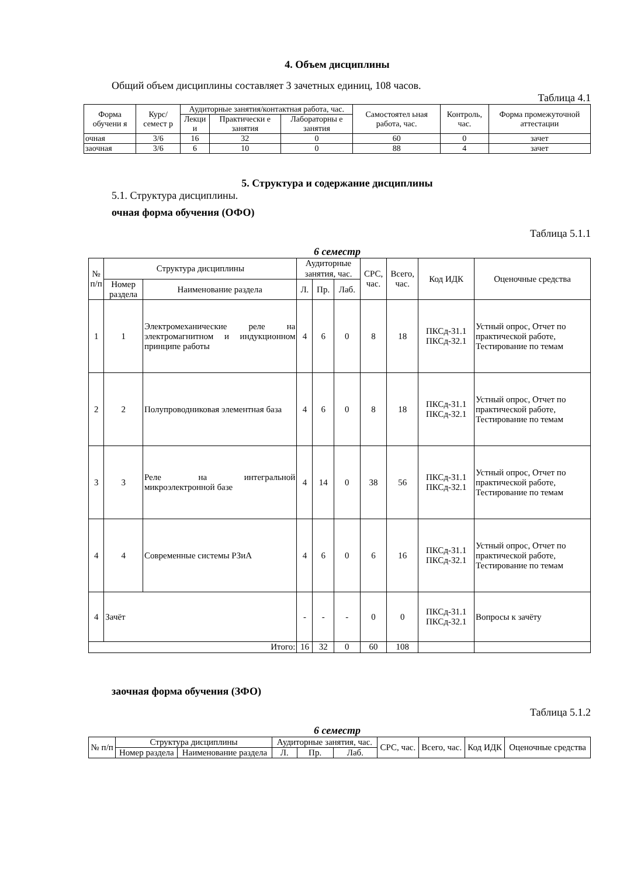4. Объем дисциплины
Общий объем дисциплины составляет 3 зачетных единиц, 108 часов.
Таблица 4.1
| Форма обучени я | Курс/ семест р | Аудиторные занятия/контактная работа, час. | | | Самостоятел ьная работа, час. | Контроль, час. | Форма промежуточной аттестации |
| --- | --- | --- | --- | --- | --- | --- | --- |
| | | Лекци и | Практически е занятия | Лабораторны е занятия | | | |
| очная | 3/6 | 16 | 32 | 0 | 60 | 0 | зачет |
| заочная | 3/6 | 6 | 10 | 0 | 88 | 4 | зачет |
5. Структура и содержание дисциплины
5.1. Структура дисциплины.
очная форма обучения (ОФО)
Таблица 5.1.1
6 семестр
| № п/п | Структура дисциплины | | Аудиторные занятия, час. | | | СРС, час. | Всего, час. | Код ИДК | Оценочные средства |
| --- | --- | --- | --- | --- | --- | --- | --- | --- | --- |
| | Номер раздела | Наименование раздела | Л. | Пр. | Лаб. | | | | |
| 1 | 1 | Электромеханические реле на электромагнитном и индукционном принципе работы | 4 | 6 | 0 | 8 | 18 | ПКСд-31.1 ПКСд-32.1 | Устный опрос, Отчет по практической работе, Тестирование по темам |
| 2 | 2 | Полупроводниковая элементная база | 4 | 6 | 0 | 8 | 18 | ПКСд-31.1 ПКСд-32.1 | Устный опрос, Отчет по практической работе, Тестирование по темам |
| 3 | 3 | Реле на интегральной микроэлектронной базе | 4 | 14 | 0 | 38 | 56 | ПКСд-31.1 ПКСд-32.1 | Устный опрос, Отчет по практической работе, Тестирование по темам |
| 4 | 4 | Современные системы РЗиА | 4 | 6 | 0 | 6 | 16 | ПКСд-31.1 ПКСд-32.1 | Устный опрос, Отчет по практической работе, Тестирование по темам |
| 4 | Зачёт | | - | - | - | 0 | 0 | ПКСд-31.1 ПКСд-32.1 | Вопросы к зачёту |
| Итого: | | | 16 | 32 | 0 | 60 | 108 | | |
заочная форма обучения (ЗФО)
Таблица 5.1.2
6 семестр
| № п/п | Структура дисциплины | | Аудиторные занятия, час. | | | СРС, час. | Всего, час. | Код ИДК | Оценочные средства |
| --- | --- | --- | --- | --- | --- | --- | --- | --- | --- |
| | Номер раздела | Наименование раздела | Л. | Пр. | Лаб. | | | | |